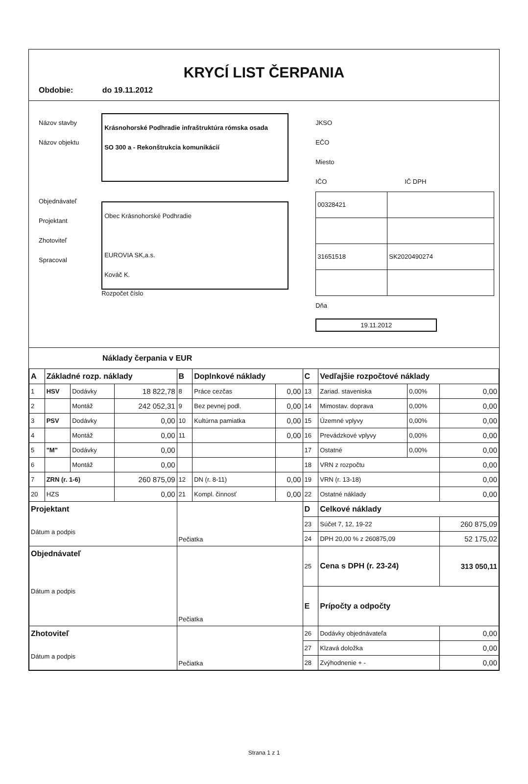KRYCÍ LIST ČERPANIA
Obdobie: do 19.11.2012
Názov stavby
Názov objektu
Objednávateľ
Projektant
Zhotoviteľ
Spracoval
Krásnohorské Podhradie infraštruktúra rómska osada
SO 300 a - Rekonštrukcia komunikácií
Obec Krásnohorské Podhradie
EUROVIA SK,a.s.
Kováč K.
Rozpočet číslo
JKSO
EČO
Miesto
IČO IČ DPH
| 00328421 | |
| 31651518 | SK2020490274 |
Dňa
19.11.2012
Náklady čerpania v EUR
| A | Základné rozp. náklady | | | B | Doplnkové náklady | | C | Vedľajšie rozpočtové náklady | | |
| 1 | HSV | Dodávky | 18 822,78 | 8 | Práce cezčas | 0,00 | 13 | Zariad. staveniska | 0,00% | 0,00 |
| 2 | | Montáž | 242 052,31 | 9 | Bez pevnej podl. | 0,00 | 14 | Mimostav. doprava | 0,00% | 0,00 |
| 3 | PSV | Dodávky | 0,00 | 10 | Kultúrna pamiatka | 0,00 | 15 | Územné vplyvy | 0,00% | 0,00 |
| 4 | | Montáž | 0,00 | 11 | | 0,00 | 16 | Prevádzkové vplyvy | 0,00% | 0,00 |
| 5 | "M" | Dodávky | 0,00 | | | | 17 | Ostatné | 0,00% | 0,00 |
| 6 | | Montáž | 0,00 | | | | 18 | VRN z rozpočtu | | 0,00 |
| 7 | ZRN (r. 1-6) | | 260 875,09 | 12 | DN (r. 8-11) | 0,00 | 19 | VRN (r. 13-18) | | 0,00 |
| 20 | HZS | | 0,00 | 21 | Kompl. činnosť | 0,00 | 22 | Ostatné náklady | | 0,00 |
| Projektant Dátum a podpis | | | | Pečiatka | | | D | Celkové náklady | | |
| | | | | | | | 23 | Súčet 7, 12, 19-22 | | 260 875,09 |
| | | | | | | | 24 | DPH 20,00 % z 260875,09 | | 52 175,02 |
| Objednávateľ Dátum a podpis | | | | Pečiatka | | | 25 | Cena s DPH (r. 23-24) | | 313 050,11 |
| | | | | | | | E | Prípočty a odpočty | | |
| Zhotoviteľ Dátum a podpis | | | | Pečiatka | | | 26 | Dodávky objednávateľa | | 0,00 |
| | | | | | | | 27 | Klzavá doložka | | 0,00 |
| | | | | | | | 28 | Zvýhodnenie + - | | 0,00 |
Strana 1 z 1